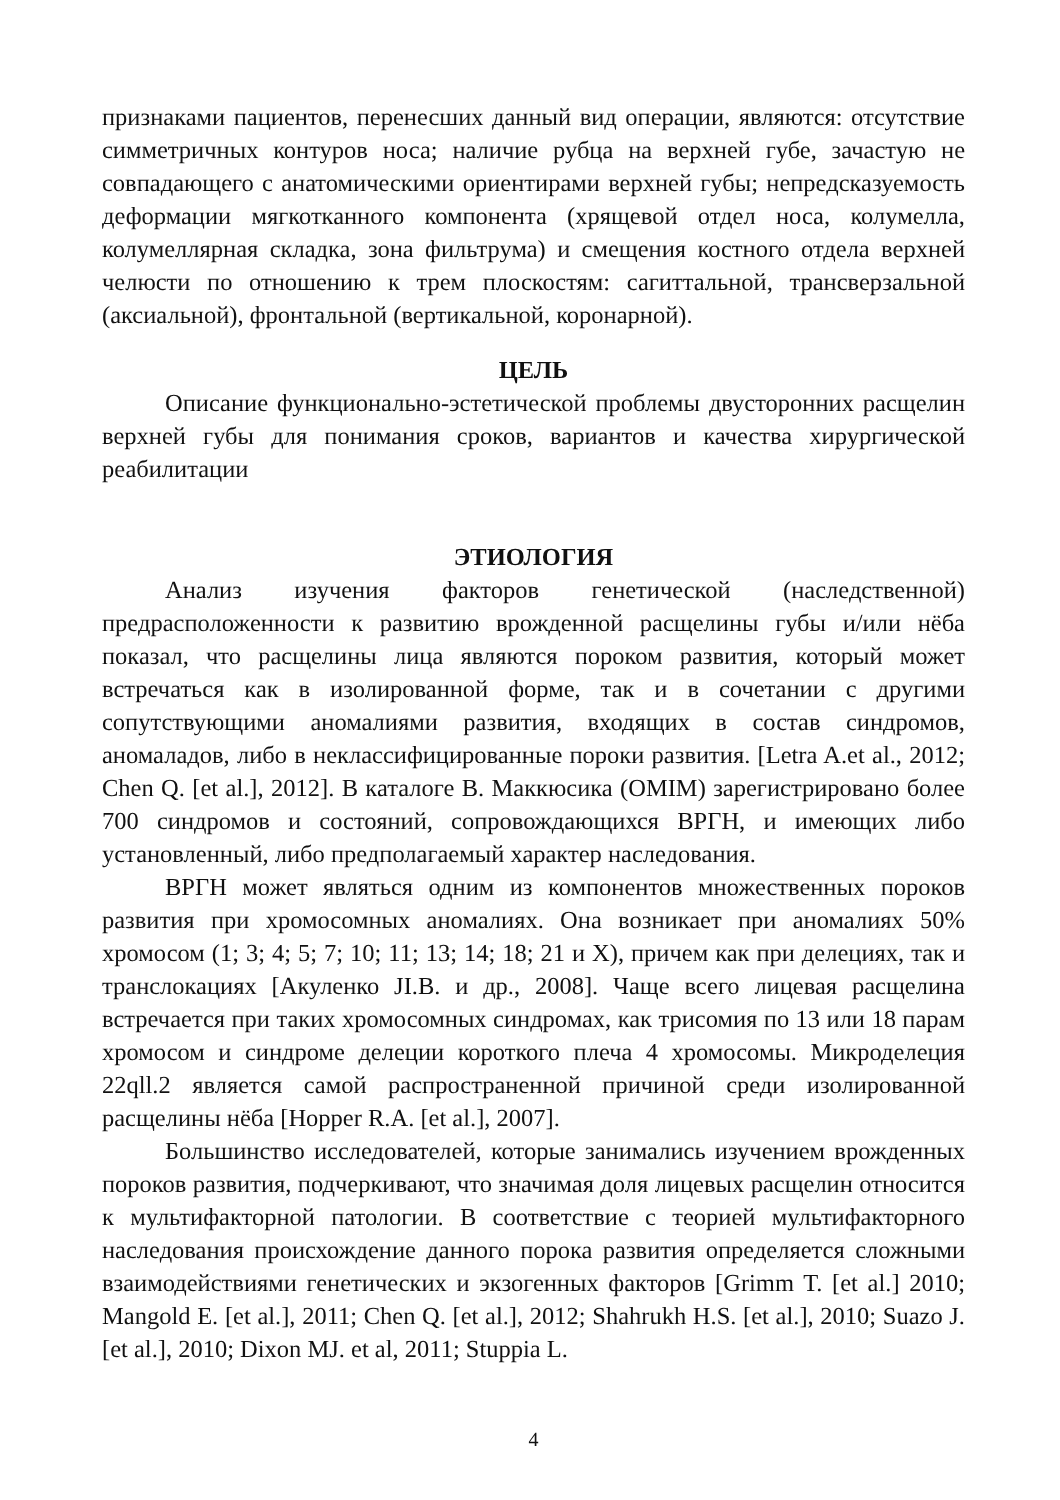признаками пациентов, перенесших данный вид операции, являются: отсутствие симметричных контуров носа; наличие рубца на верхней губе, зачастую не совпадающего с анатомическими ориентирами верхней губы; непредсказуемость деформации мягкотканного компонента (хрящевой отдел носа, колумелла, колумеллярная складка, зона фильтрума) и смещения костного отдела верхней челюсти по отношению к трем плоскостям: сагиттальной, трансверзальной (аксиальной), фронтальной (вертикальной, коронарной).
ЦЕЛЬ
Описание функционально-эстетической проблемы двусторонних расщелин верхней губы для понимания сроков, вариантов и качества хирургической реабилитации
ЭТИОЛОГИЯ
Анализ изучения факторов генетической (наследственной) предрасположенности к развитию врожденной расщелины губы и/или нёба показал, что расщелины лица являются пороком развития, который может встречаться как в изолированной форме, так и в сочетании с другими сопутствующими аномалиями развития, входящих в состав синдромов, аномаладов, либо в неклассифицированные пороки развития. [Letra A.et al., 2012; Chen Q. [et al.], 2012]. В каталоге В. Маккюсика (OMIM) зарегистрировано более 700 синдромов и состояний, сопровождающихся ВРГН, и имеющих либо установленный, либо предполагаемый характер наследования.
ВРГН может являться одним из компонентов множественных пороков развития при хромосомных аномалиях. Она возникает при аномалиях 50% хромосом (1; 3; 4; 5; 7; 10; 11; 13; 14; 18; 21 и X), причем как при делециях, так и транслокациях [Акуленко JI.B. и др., 2008]. Чаще всего лицевая расщелина встречается при таких хромосомных синдромах, как трисомия по 13 или 18 парам хромосом и синдроме делеции короткого плеча 4 хромосомы. Микроделеция 22qll.2 является самой распространенной причиной среди изолированной расщелины нёба [Hopper R.A. [et al.], 2007].
Большинство исследователей, которые занимались изучением врожденных пороков развития, подчеркивают, что значимая доля лицевых расщелин относится к мультифакторной патологии. В соответствие с теорией мультифакторного наследования происхождение данного порока развития определяется сложными взаимодействиями генетических и экзогенных факторов [Grimm T. [et al.] 2010; Mangold E. [et al.], 2011; Chen Q. [et al.], 2012; Shahrukh H.S. [et al.], 2010; Suazo J. [et al.], 2010; Dixon MJ. et al, 2011; Stuppia L.
4